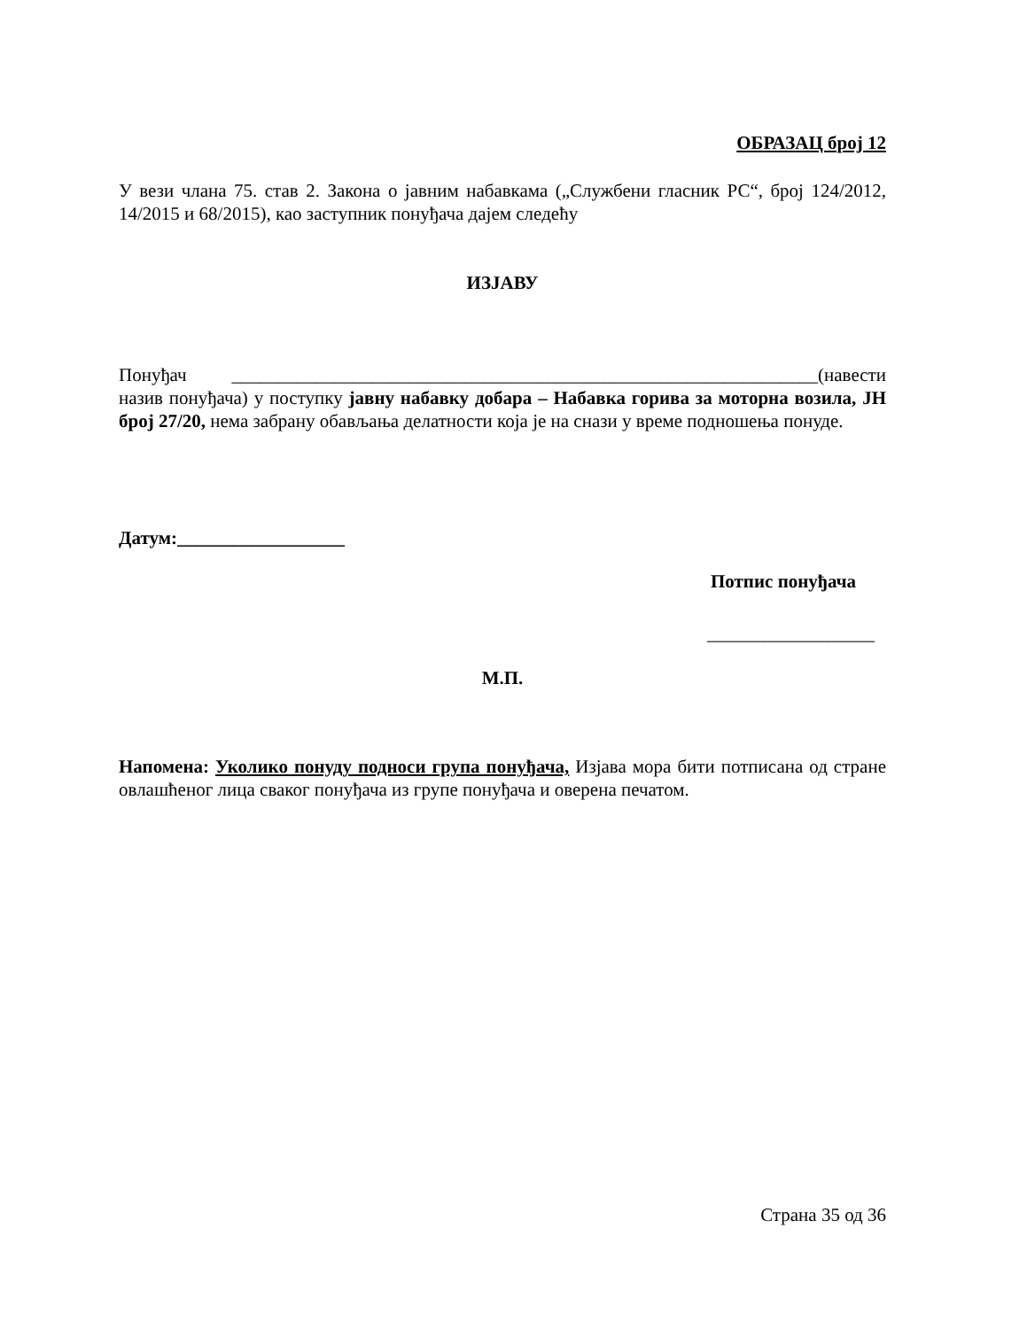ОБРАЗАЦ број 12
У вези члана 75. став 2. Закона о јавним набавкама („Службени гласник РС“, број 124/2012, 14/2015 и 68/2015), као заступник понуђача дајем следећу
ИЗЈАВУ
Понуђач _______________________________________________________________(навести назив понуђача) у поступку јавну набавку добара – Набавка горива за моторна возила, ЈН број 27/20, нема забрану обављања делатности која је на снази у време подношења понуде.
Датум:__________________
Потпис понуђача
__________________
М.П.
Напомена: Уколико понуду подноси група понуђача, Изјава мора бити потписана од стране овлашћеног лица сваког понуђача из групе понуђача и оверена печатом.
Страна 35 од 36